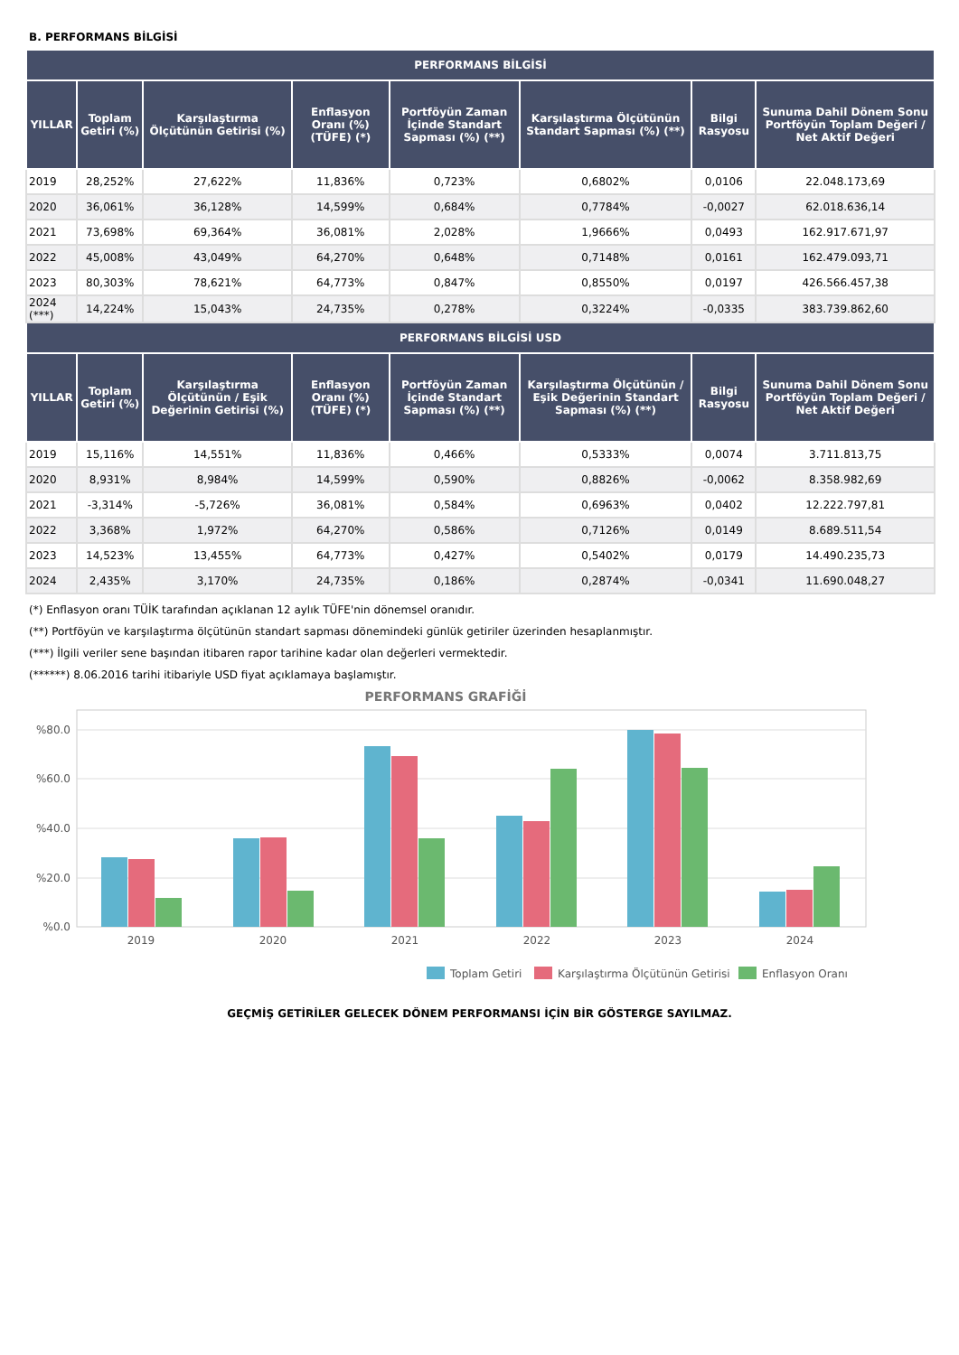B. PERFORMANS BİLGİSİ
| PERFORMANS BİLGİSİ | | | | | | | |
| --- | --- | --- | --- | --- | --- | --- | --- |
| YILLAR | Toplam Getiri (%) | Karşılaştırma Ölçütünün Getirisi (%) | Enflasyon Oranı (%) (TÜFE) (*) | Portföyün Zaman İçinde Standart Sapması (%) (**) | Karşılaştırma Ölçütünün Standart Sapması (%) (**) | Bilgi Rasyosu | Sunuma Dahil Dönem Sonu Portföyün Toplam Değeri / Net Aktif Değeri |
| 2019 | 28,252% | 27,622% | 11,836% | 0,723% | 0,6802% | 0,0106 | 22.048.173,69 |
| 2020 | 36,061% | 36,128% | 14,599% | 0,684% | 0,7784% | -0,0027 | 62.018.636,14 |
| 2021 | 73,698% | 69,364% | 36,081% | 2,028% | 1,9666% | 0,0493 | 162.917.671,97 |
| 2022 | 45,008% | 43,049% | 64,270% | 0,648% | 0,7148% | 0,0161 | 162.479.093,71 |
| 2023 | 80,303% | 78,621% | 64,773% | 0,847% | 0,8550% | 0,0197 | 426.566.457,38 |
| 2024 (***) | 14,224% | 15,043% | 24,735% | 0,278% | 0,3224% | -0,0335 | 383.739.862,60 |
| PERFORMANS BİLGİSİ USD | | | | | | | |
| YILLAR | Toplam Getiri (%) | Karşılaştırma Ölçütünün / Eşik Değerinin Getirisi (%) | Enflasyon Oranı (%) (TÜFE) (*) | Portföyün Zaman İçinde Standart Sapması (%) (**) | Karşılaştırma Ölçütünün / Eşik Değerinin Standart Sapması (%) (**) | Bilgi Rasyosu | Sunuma Dahil Dönem Sonu Portföyün Toplam Değeri / Net Aktif Değeri |
| 2019 | 15,116% | 14,551% | 11,836% | 0,466% | 0,5333% | 0,0074 | 3.711.813,75 |
| 2020 | 8,931% | 8,984% | 14,599% | 0,590% | 0,8826% | -0,0062 | 8.358.982,69 |
| 2021 | -3,314% | -5,726% | 36,081% | 0,584% | 0,6963% | 0,0402 | 12.222.797,81 |
| 2022 | 3,368% | 1,972% | 64,270% | 0,586% | 0,7126% | 0,0149 | 8.689.511,54 |
| 2023 | 14,523% | 13,455% | 64,773% | 0,427% | 0,5402% | 0,0179 | 14.490.235,73 |
| 2024 | 2,435% | 3,170% | 24,735% | 0,186% | 0,2874% | -0,0341 | 11.690.048,27 |
(*) Enflasyon oranı TÜİK tarafından açıklanan 12 aylık TÜFE'nin dönemsel oranıdır.
(**) Portföyün ve karşılaştırma ölçütünün standart sapması dönemindeki günlük getiriler üzerinden hesaplanmıştır.
(***) İlgili veriler sene başından itibaren rapor tarihine kadar olan değerleri vermektedir.
(******) 8.06.2016 tarihi itibariyle USD fiyat açıklamaya başlamıştır.
PERFORMANS GRAFİĞİ
%80.0
%60.0
%40.0
%20.0
%0.0
2019
2020
2021
2022
2023
2024
Toplam Getiri
Karşılaştırma Ölçütünün Getirisi
Enflasyon Oranı
GEÇMİŞ GETİRİLER GELECEK DÖNEM PERFORMANSI İÇİN BİR GÖSTERGE SAYILMAZ.